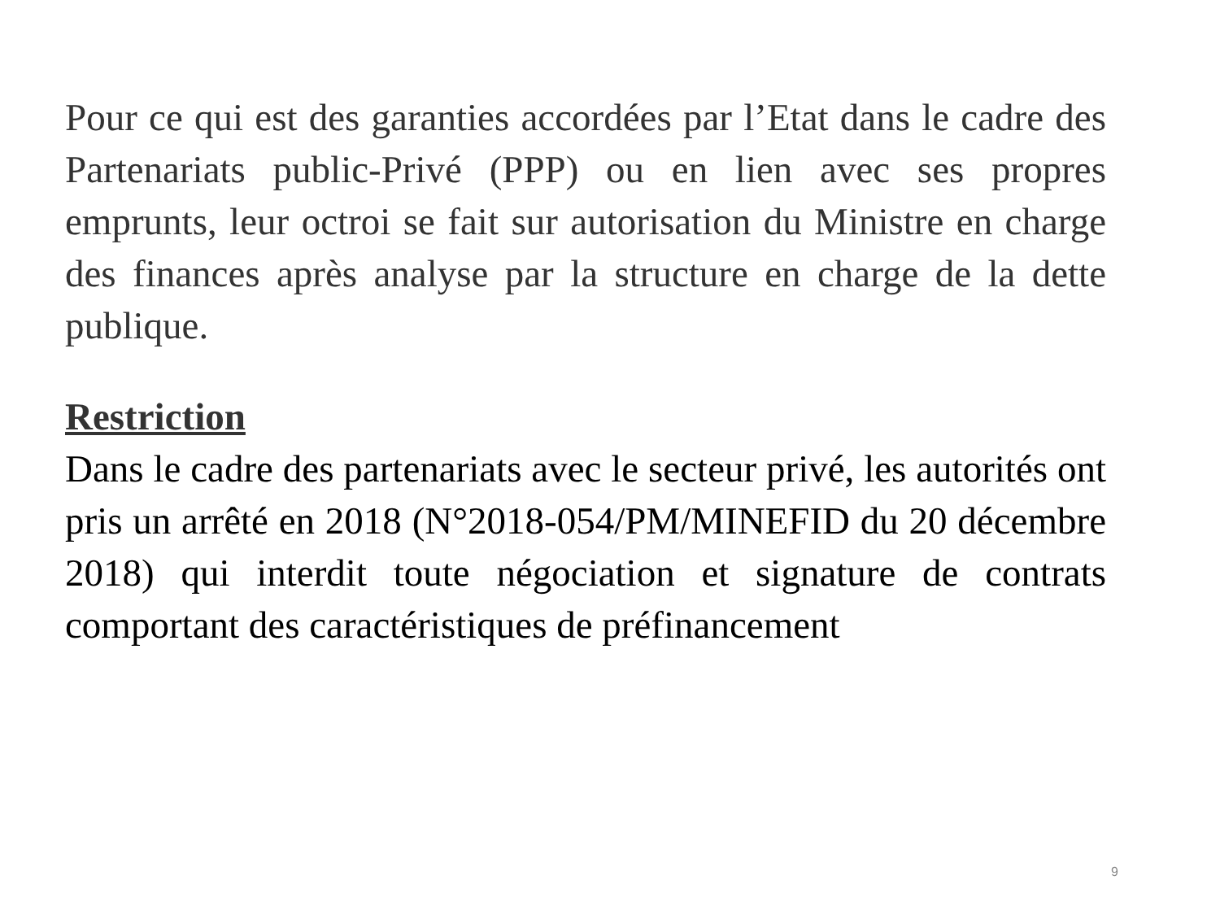Pour ce qui est des garanties accordées par l’Etat dans le cadre des Partenariats public-Privé (PPP) ou en lien avec ses propres emprunts, leur octroi se fait sur autorisation du Ministre en charge des finances après analyse par la structure en charge de la dette publique.
Restriction
Dans le cadre des partenariats avec le secteur privé, les autorités ont pris un arrêté en 2018 (N°2018-054/PM/MINEFID du 20 décembre 2018) qui interdit toute négociation et signature de contrats comportant des caractéristiques de préfinancement
9